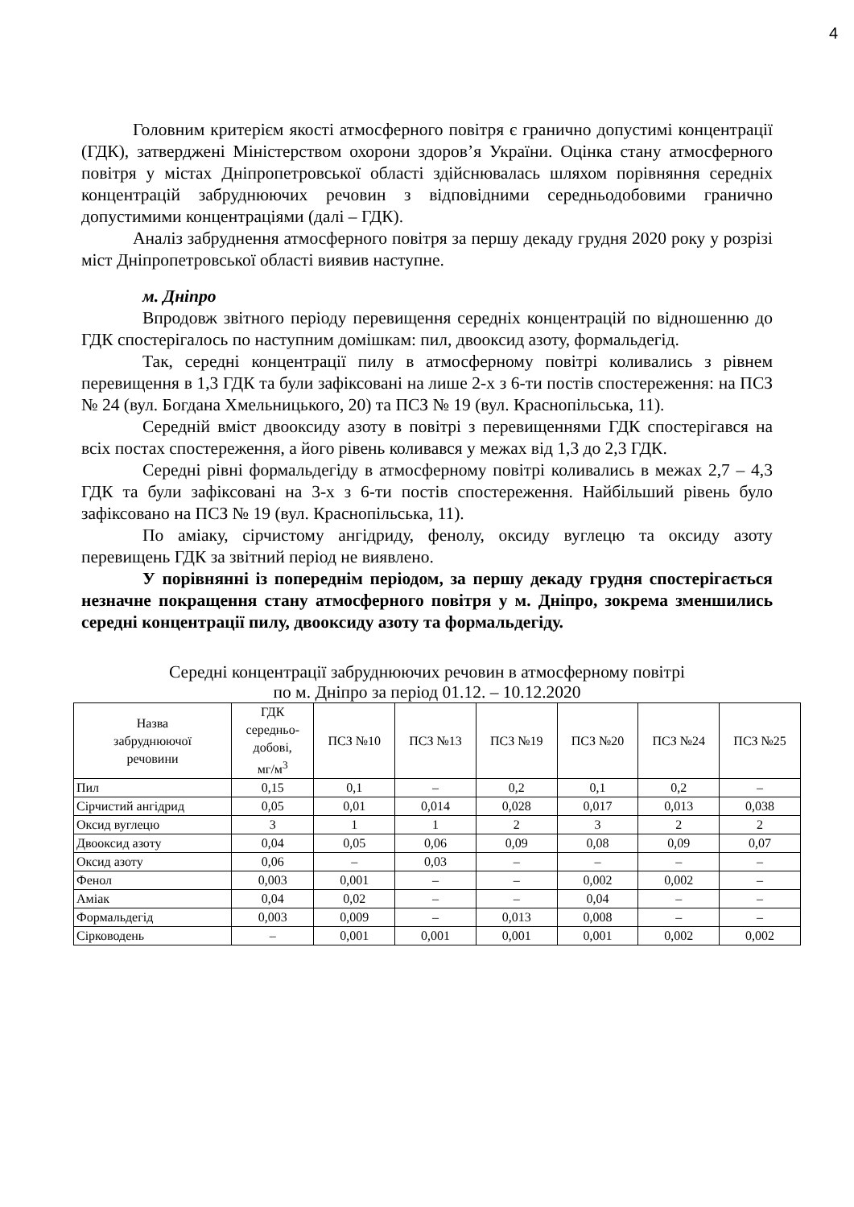4
Головним критерієм якості атмосферного повітря є гранично допустимі концентрації (ГДК), затверджені Міністерством охорони здоров’я України. Оцінка стану атмосферного повітря у містах Дніпропетровської області здійснювалась шляхом порівняння середніх концентрацій забруднюючих речовин з відповідними середньодобовими гранично допустимими концентраціями (далі – ГДК).
Аналіз забруднення атмосферного повітря за першу декаду грудня 2020 року у розрізі міст Дніпропетровської області виявив наступне.
м. Дніпро
Впродовж звітного періоду перевищення середніх концентрацій по відношенню до ГДК спостерігалось по наступним домішкам: пил, двооксид азоту, формальдегід.
Так, середні концентрації пилу в атмосферному повітрі коливались з рівнем перевищення в 1,3 ГДК та були зафіксовані на лише 2-х з 6-ти постів спостереження: на ПСЗ № 24 (вул. Богдана Хмельницького, 20) та ПСЗ № 19 (вул. Краснопільська, 11).
Середній вміст двооксиду азоту в повітрі з перевищеннями ГДК спостерігався на всіх постах спостереження, а його рівень коливався у межах від 1,3 до 2,3 ГДК.
Середні рівні формальдегіду в атмосферному повітрі коливались в межах 2,7 – 4,3 ГДК та були зафіксовані на 3-х з 6-ти постів спостереження. Найбільший рівень було зафіксовано на ПСЗ № 19 (вул. Краснопільська, 11).
По аміаку, сірчистому ангідриду, фенолу, оксиду вуглецю та оксиду азоту перевищень ГДК за звітний період не виявлено.
У порівнянні із попереднім періодом, за першу декаду грудня спостерігається незначне покращення стану атмосферного повітря у м. Дніпро, зокрема зменшились середні концентрації пилу, двооксиду азоту та формальдегіду.
Середні концентрації забруднюючих речовин в атмосферному повітрі
по м. Дніпро за період 01.12. – 10.12.2020
| Назва забруднюючої речовини | ГДК середньо- добові, мг/м<sup>3</sup> | ПСЗ №10 | ПСЗ №13 | ПСЗ №19 | ПСЗ №20 | ПСЗ №24 | ПСЗ №25 |
| --- | --- | --- | --- | --- | --- | --- | --- |
| Пил | 0,15 | 0,1 | – | 0,2 | 0,1 | 0,2 | – |
| Сірчистий ангідрид | 0,05 | 0,01 | 0,014 | 0,028 | 0,017 | 0,013 | 0,038 |
| Оксид вуглецю | 3 | 1 | 1 | 2 | 3 | 2 | 2 |
| Двооксид азоту | 0,04 | 0,05 | 0,06 | 0,09 | 0,08 | 0,09 | 0,07 |
| Оксид азоту | 0,06 | – | 0,03 | – | – | – | – |
| Фенол | 0,003 | 0,001 | – | – | 0,002 | 0,002 | – |
| Аміак | 0,04 | 0,02 | – | – | 0,04 | – | – |
| Формальдегід | 0,003 | 0,009 | – | 0,013 | 0,008 | – | – |
| Сірководень | – | 0,001 | 0,001 | 0,001 | 0,001 | 0,002 | 0,002 |